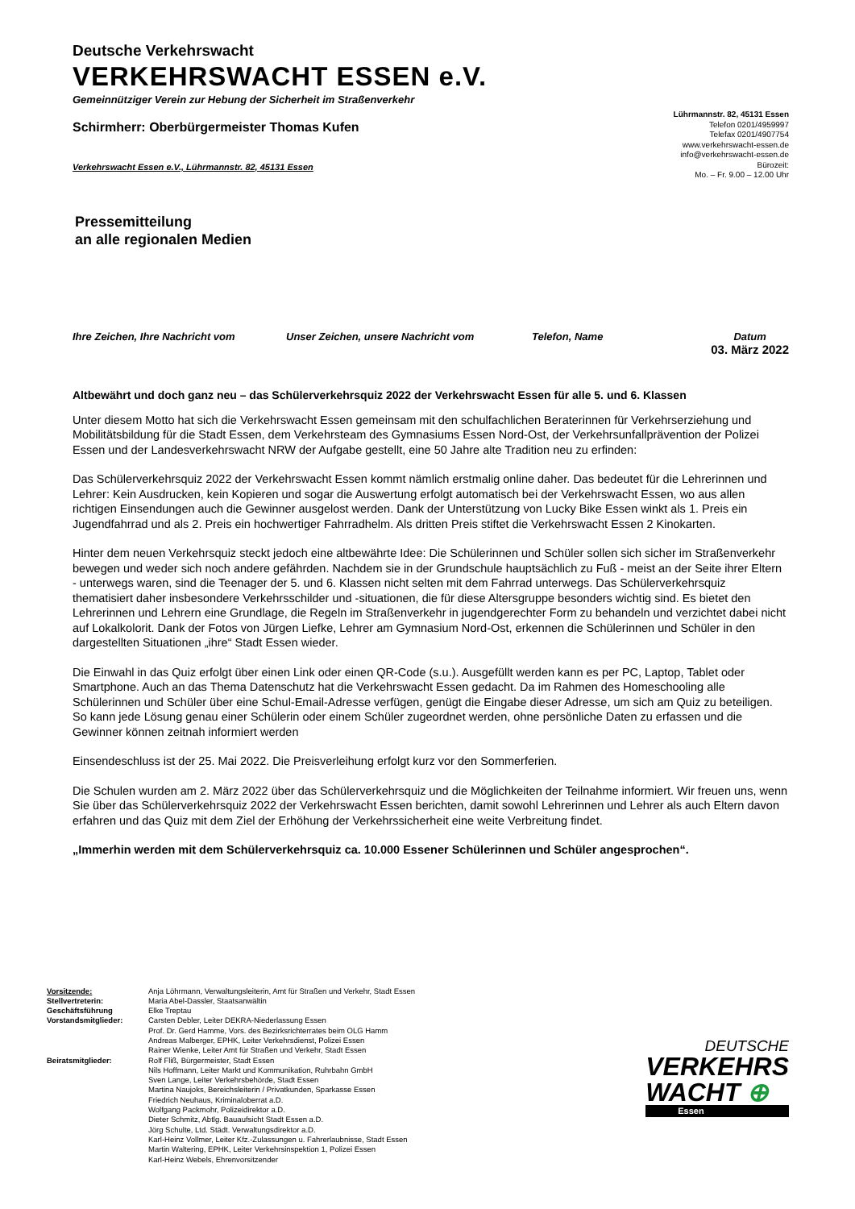Deutsche Verkehrswacht
VERKEHRSWACHT ESSEN e.V.
Gemeinnütziger Verein zur Hebung der Sicherheit im Straßenverkehr
Schirmherr: Oberbürgermeister Thomas Kufen
Verkehrswacht Essen e.V., Lührmannstr. 82, 45131 Essen
Lührmannstr. 82, 45131 Essen
Telefon 0201/4959997
Telefax 0201/4907754
www.verkehrswacht-essen.de
info@verkehrswacht-essen.de
Bürozeit:
Mo. – Fr. 9.00 – 12.00 Uhr
Pressemitteilung
an alle regionalen Medien
Ihre Zeichen, Ihre Nachricht vom Unser Zeichen, unsere Nachricht vom Telefon, Name Datum
03. März 2022
Altbewährt und doch ganz neu – das Schülerverkehrsquiz 2022 der Verkehrswacht Essen für alle 5. und 6. Klassen
Unter diesem Motto hat sich die Verkehrswacht Essen gemeinsam mit den schulfachlichen Beraterinnen für Verkehrserziehung und Mobilitätsbildung für die Stadt Essen, dem Verkehrsteam des Gymnasiums Essen Nord-Ost, der Verkehrsunfallprävention der Polizei Essen und der Landesverkehrswacht NRW der Aufgabe gestellt, eine 50 Jahre alte Tradition neu zu erfinden:
Das Schülerverkehrsquiz 2022 der Verkehrswacht Essen kommt nämlich erstmalig online daher. Das bedeutet für die Lehrerinnen und Lehrer: Kein Ausdrucken, kein Kopieren und sogar die Auswertung erfolgt automatisch bei der Verkehrswacht Essen, wo aus allen richtigen Einsendungen auch die Gewinner ausgelost werden. Dank der Unterstützung von Lucky Bike Essen winkt als 1. Preis ein Jugendfahrrad und als 2. Preis ein hochwertiger Fahrradhelm. Als dritten Preis stiftet die Verkehrswacht Essen 2 Kinokarten.
Hinter dem neuen Verkehrsquiz steckt jedoch eine altbewährte Idee: Die Schülerinnen und Schüler sollen sich sicher im Straßenverkehr bewegen und weder sich noch andere gefährden. Nachdem sie in der Grundschule hauptsächlich zu Fuß - meist an der Seite ihrer Eltern - unterwegs waren, sind die Teenager der 5. und 6. Klassen nicht selten mit dem Fahrrad unterwegs. Das Schülerverkehrsquiz thematisiert daher insbesondere Verkehrsschilder und -situationen, die für diese Altersgruppe besonders wichtig sind. Es bietet den Lehrerinnen und Lehrern eine Grundlage, die Regeln im Straßenverkehr in jugendgerechter Form zu behandeln und verzichtet dabei nicht auf Lokalkolorit. Dank der Fotos von Jürgen Liefke, Lehrer am Gymnasium Nord-Ost, erkennen die Schülerinnen und Schüler in den dargestellten Situationen „ihre“ Stadt Essen wieder.
Die Einwahl in das Quiz erfolgt über einen Link oder einen QR-Code (s.u.). Ausgefüllt werden kann es per PC, Laptop, Tablet oder Smartphone. Auch an das Thema Datenschutz hat die Verkehrswacht Essen gedacht. Da im Rahmen des Homeschooling alle Schülerinnen und Schüler über eine Schul-Email-Adresse verfügen, genügt die Eingabe dieser Adresse, um sich am Quiz zu beteiligen. So kann jede Lösung genau einer Schülerin oder einem Schüler zugeordnet werden, ohne persönliche Daten zu erfassen und die Gewinner können zeitnah informiert werden
Einsendeschluss ist der 25. Mai 2022. Die Preisverleihung erfolgt kurz vor den Sommerferien.
Die Schulen wurden am 2. März 2022 über das Schülerverkehrsquiz und die Möglichkeiten der Teilnahme informiert. Wir freuen uns, wenn Sie über das Schülerverkehrsquiz 2022 der Verkehrswacht Essen berichten, damit sowohl Lehrerinnen und Lehrer als auch Eltern davon erfahren und das Quiz mit dem Ziel der Erhöhung der Verkehrssicherheit eine weite Verbreitung findet.
„Immerhin werden mit dem Schülerverkehrsquiz ca. 10.000 Essener Schülerinnen und Schüler angesprochen“.
| Vorsitzende: | Anja Löhrmann, Verwaltungsleiterin, Amt für Straßen und Verkehr, Stadt Essen |
| Stellvertreterin: | Maria Abel-Dassler, Staatsanwältin |
| Geschäftsführung | Elke Treptau |
| Vorstandsmitglieder: | Carsten Debler, Leiter DEKRA-Niederlassung Essen Prof. Dr. Gerd Hamme, Vors. des Bezirksrichterrates beim OLG Hamm Andreas Malberger, EPHK, Leiter Verkehrsdienst, Polizei Essen Rainer Wienke, Leiter Amt für Straßen und Verkehr, Stadt Essen |
| Beiratsmitglieder: | Rolf Fliß, Bürgermeister, Stadt Essen Nils Hoffmann, Leiter Markt und Kommunikation, Ruhrbahn GmbH Sven Lange, Leiter Verkehrsbehörde, Stadt Essen Martina Naujoks, Bereichsleiterin / Privatkunden, Sparkasse Essen Friedrich Neuhaus, Kriminaloberrat a.D. Wolfgang Packmohr, Polizeidirektor a.D. Dieter Schmitz, Abtlg. Bauaufsicht Stadt Essen a.D. Jörg Schulte, Ltd. Städt. Verwaltungsdirektor a.D. Karl-Heinz Vollmer, Leiter Kfz.-Zulassungen u. Fahrerlaubnisse, Stadt Essen Martin Waltering, EPHK, Leiter Verkehrsinspektion 1, Polizei Essen Karl-Heinz Webels, Ehrenvorsitzender |
DEUTSCHE
VERKEHRS
WACHT ⊕
Essen